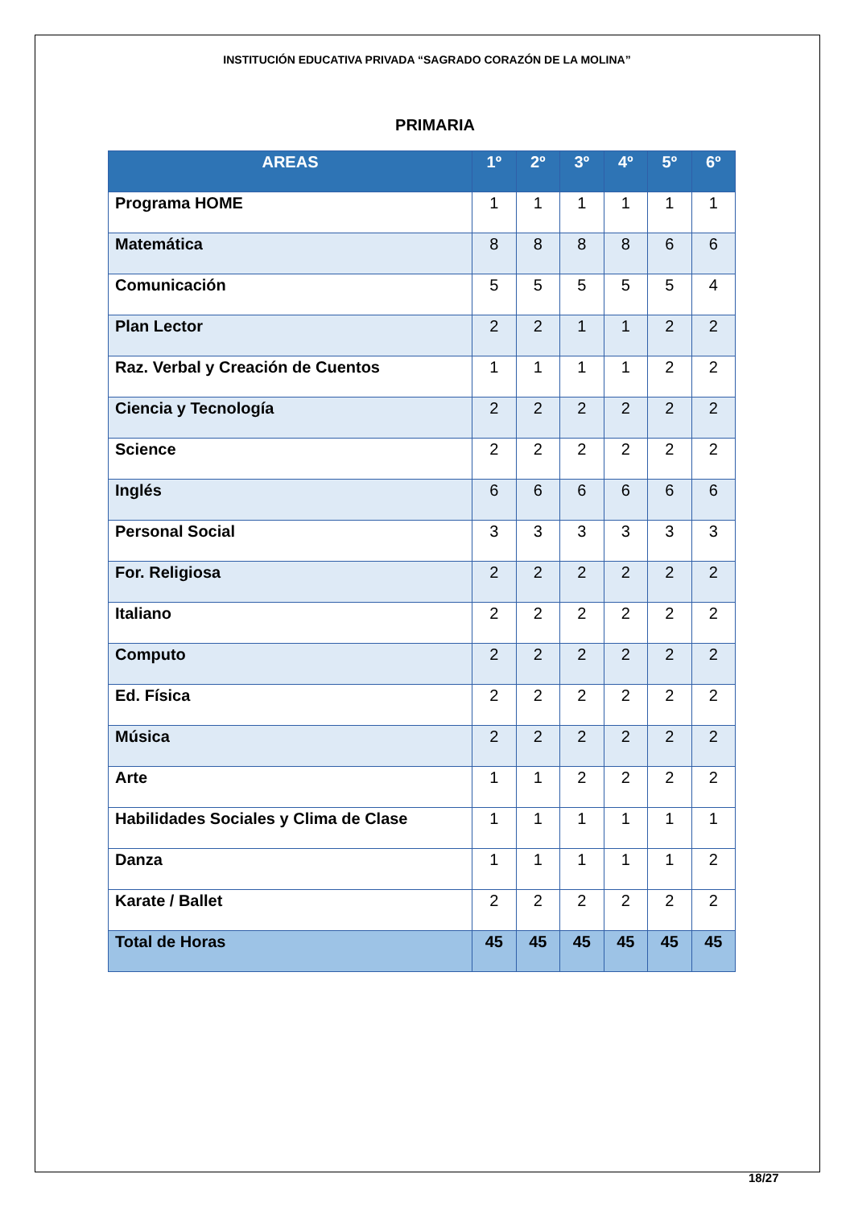INSTITUCIÓN EDUCATIVA PRIVADA “SAGRADO CORAZÓN DE LA MOLINA”
PRIMARIA
| AREAS | 1º | 2º | 3º | 4º | 5º | 6º |
| --- | --- | --- | --- | --- | --- | --- |
| Programa HOME | 1 | 1 | 1 | 1 | 1 | 1 |
| Matemática | 8 | 8 | 8 | 8 | 6 | 6 |
| Comunicación | 5 | 5 | 5 | 5 | 5 | 4 |
| Plan Lector | 2 | 2 | 1 | 1 | 2 | 2 |
| Raz. Verbal y Creación de Cuentos | 1 | 1 | 1 | 1 | 2 | 2 |
| Ciencia y Tecnología | 2 | 2 | 2 | 2 | 2 | 2 |
| Science | 2 | 2 | 2 | 2 | 2 | 2 |
| Inglés | 6 | 6 | 6 | 6 | 6 | 6 |
| Personal Social | 3 | 3 | 3 | 3 | 3 | 3 |
| For. Religiosa | 2 | 2 | 2 | 2 | 2 | 2 |
| Italiano | 2 | 2 | 2 | 2 | 2 | 2 |
| Computo | 2 | 2 | 2 | 2 | 2 | 2 |
| Ed. Física | 2 | 2 | 2 | 2 | 2 | 2 |
| Música | 2 | 2 | 2 | 2 | 2 | 2 |
| Arte | 1 | 1 | 2 | 2 | 2 | 2 |
| Habilidades Sociales y Clima de Clase | 1 | 1 | 1 | 1 | 1 | 1 |
| Danza | 1 | 1 | 1 | 1 | 1 | 2 |
| Karate / Ballet | 2 | 2 | 2 | 2 | 2 | 2 |
| Total de Horas | 45 | 45 | 45 | 45 | 45 | 45 |
18/27